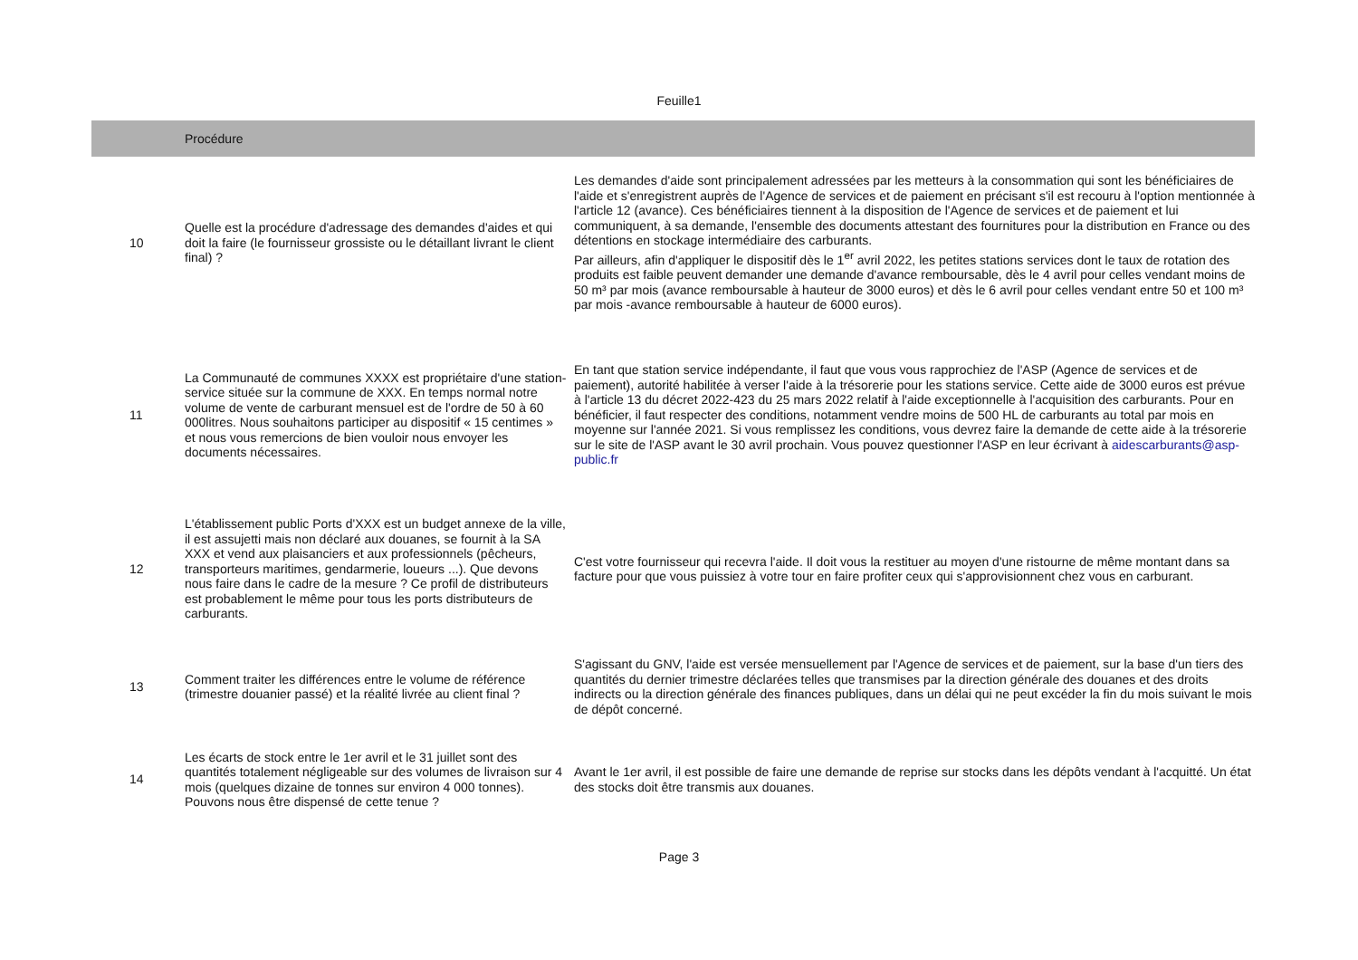Feuille1
| | Procédure | |
| --- | --- | --- |
| 10 | Quelle est la procédure d'adressage des demandes d'aides et qui doit la faire (le fournisseur grossiste ou le détaillant livrant le client final) ? | Les demandes d'aide sont principalement adressées par les metteurs à la consommation qui sont les bénéficiaires de l'aide et s'enregistrent auprès de l'Agence de services et de paiement en précisant s'il est recouru à l'option mentionnée à l'article 12 (avance). Ces bénéficiaires tiennent à la disposition de l'Agence de services et de paiement et lui communiquent, à sa demande, l'ensemble des documents attestant des fournitures pour la distribution en France ou des détentions en stockage intermédiaire des carburants. Par ailleurs, afin d'appliquer le dispositif dès le 1<sup>er</sup> avril 2022, les petites stations services dont le taux de rotation des produits est faible peuvent demander une demande d'avance remboursable, dès le 4 avril pour celles vendant moins de 50 m³ par mois (avance remboursable à hauteur de 3000 euros) et dès le 6 avril pour celles vendant entre 50 et 100 m³ par mois -avance remboursable à hauteur de 6000 euros). |
| 11 | La Communauté de communes XXXX est propriétaire d'une station-service située sur la commune de XXX. En temps normal notre volume de vente de carburant mensuel est de l'ordre de 50 à 60 000litres. Nous souhaitons participer au dispositif « 15 centimes » et nous vous remercions de bien vouloir nous envoyer les documents nécessaires. | En tant que station service indépendante, il faut que vous vous rapprochiez de l'ASP (Agence de services et de paiement), autorité habilitée à verser l'aide à la trésorerie pour les stations service. Cette aide de 3000 euros est prévue à l'article 13 du décret 2022-423 du 25 mars 2022 relatif à l'aide exceptionnelle à l'acquisition des carburants. Pour en bénéficier, il faut respecter des conditions, notamment vendre moins de 500 HL de carburants au total par mois en moyenne sur l'année 2021. Si vous remplissez les conditions, vous devrez faire la demande de cette aide à la trésorerie sur le site de l'ASP avant le 30 avril prochain. Vous pouvez questionner l'ASP en leur écrivant à aidescarburants@asp-public.fr |
| 12 | L'établissement public Ports d'XXX est un budget annexe de la ville, il est assujetti mais non déclaré aux douanes, se fournit à la SA XXX et vend aux plaisanciers et aux professionnels (pêcheurs, transporteurs maritimes, gendarmerie, loueurs ...). Que devons nous faire dans le cadre de la mesure ? Ce profil de distributeurs est probablement le même pour tous les ports distributeurs de carburants. | C'est votre fournisseur qui recevra l'aide. Il doit vous la restituer au moyen d'une ristourne de même montant dans sa facture pour que vous puissiez à votre tour en faire profiter ceux qui s'approvisionnent chez vous en carburant. |
| 13 | Comment traiter les différences entre le volume de référence (trimestre douanier passé) et la réalité livrée au client final ? | S'agissant du GNV, l'aide est versée mensuellement par l'Agence de services et de paiement, sur la base d'un tiers des quantités du dernier trimestre déclarées telles que transmises par la direction générale des douanes et des droits indirects ou la direction générale des finances publiques, dans un délai qui ne peut excéder la fin du mois suivant le mois de dépôt concerné. |
| 14 | Les écarts de stock entre le 1er avril et le 31 juillet sont des quantités totalement négligeable sur des volumes de livraison sur 4 mois (quelques dizaine de tonnes sur environ 4 000 tonnes). Pouvons nous être dispensé de cette tenue ? | Avant le 1er avril, il est possible de faire une demande de reprise sur stocks dans les dépôts vendant à l'acquitté. Un état des stocks doit être transmis aux douanes. |
Page 3